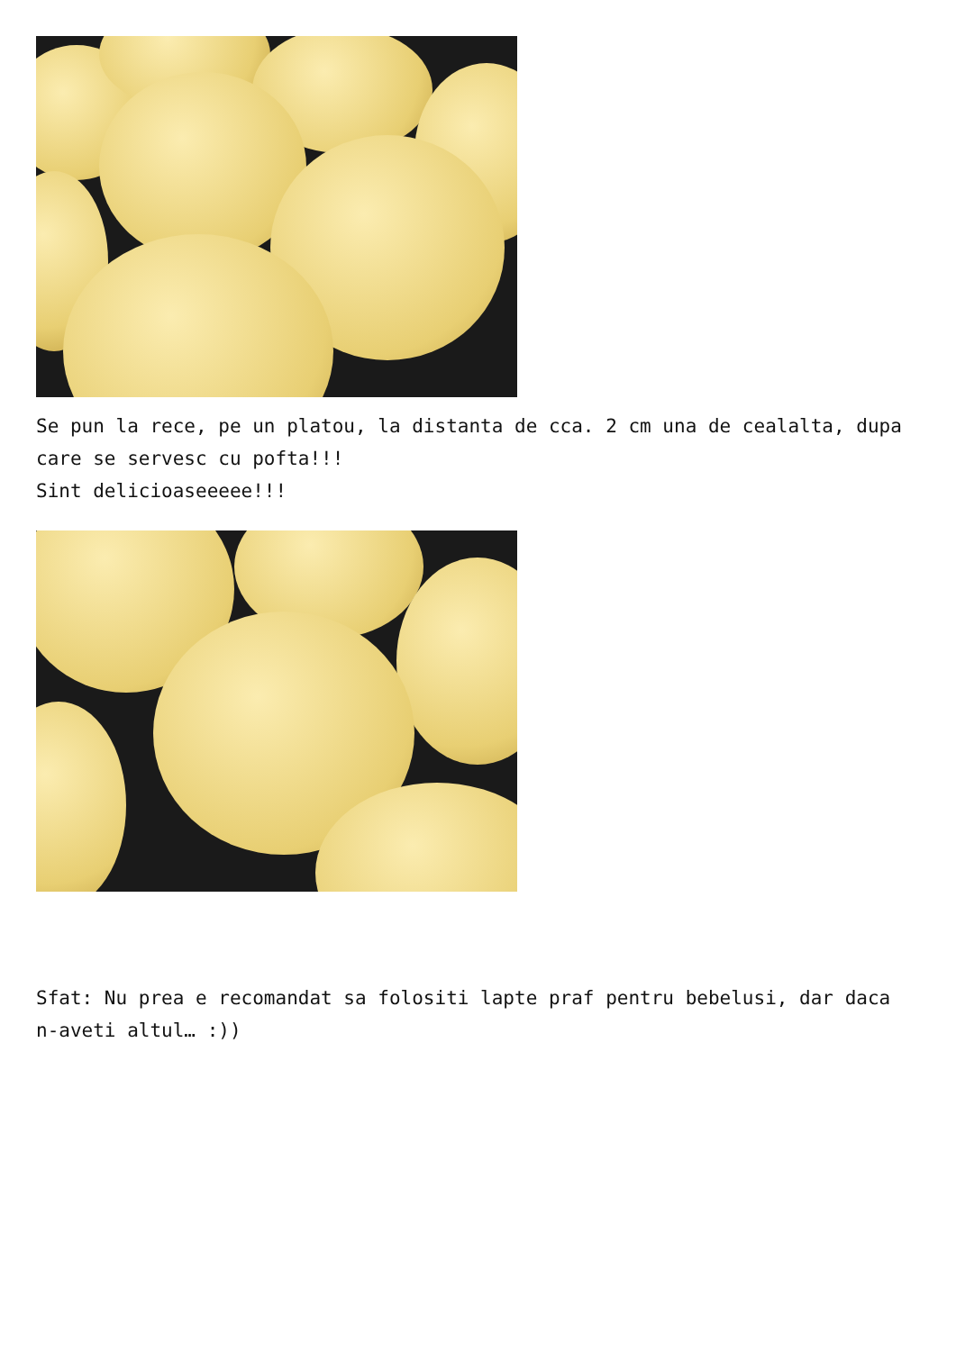Se pun la rece, pe un platou, la distanta de cca. 2 cm una de cealalta, dupa care se servesc cu pofta!!!
Sint delicioaseeeee!!!
Sfat: Nu prea e recomandat sa folositi lapte praf pentru bebelusi, dar daca n-aveti altul… :))